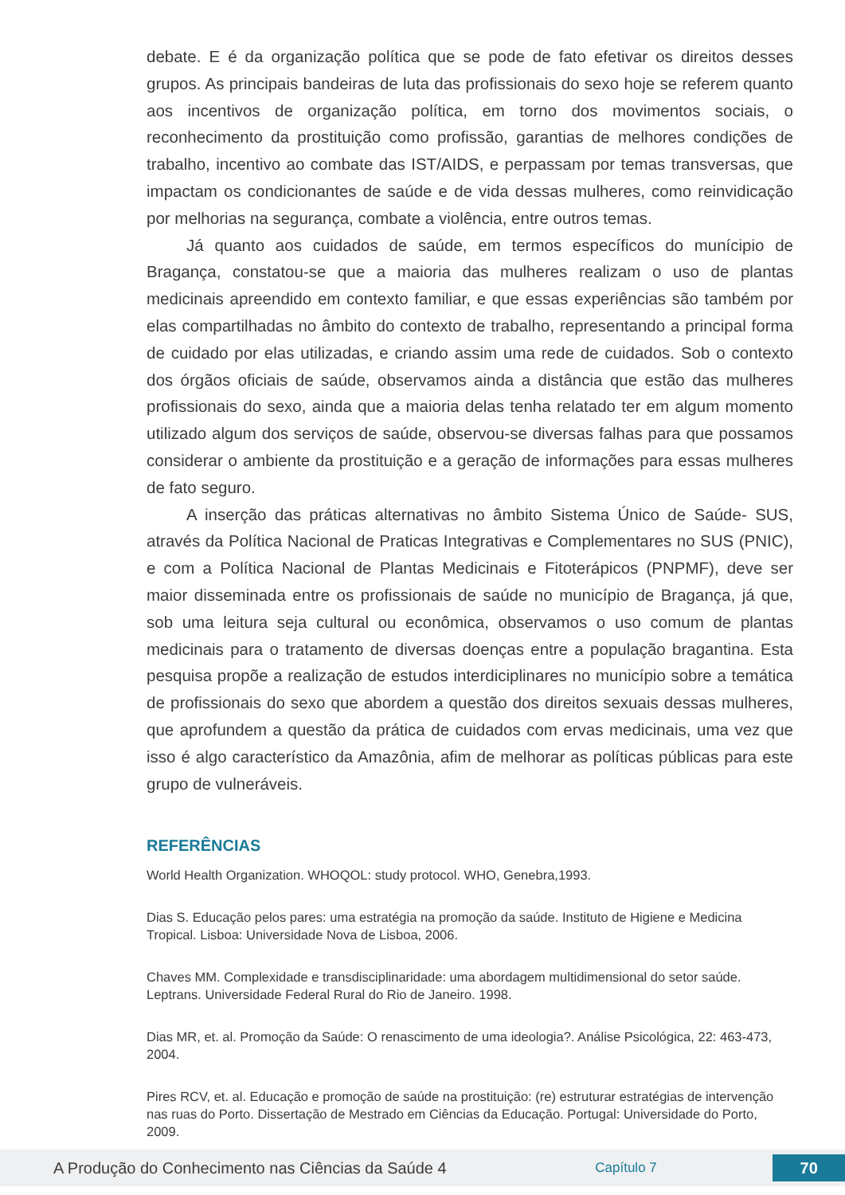debate. E é da organização política que se pode de fato efetivar os direitos desses grupos. As principais bandeiras de luta das profissionais do sexo hoje se referem quanto aos incentivos de organização política, em torno dos movimentos sociais, o reconhecimento da prostituição como profissão, garantias de melhores condições de trabalho, incentivo ao combate das IST/AIDS, e perpassam por temas transversas, que impactam os condicionantes de saúde e de vida dessas mulheres, como reinvidicação por melhorias na segurança, combate a violência, entre outros temas.
Já quanto aos cuidados de saúde, em termos específicos do munícipio de Bragança, constatou-se que a maioria das mulheres realizam o uso de plantas medicinais apreendido em contexto familiar, e que essas experiências são também por elas compartilhadas no âmbito do contexto de trabalho, representando a principal forma de cuidado por elas utilizadas, e criando assim uma rede de cuidados. Sob o contexto dos órgãos oficiais de saúde, observamos ainda a distância que estão das mulheres profissionais do sexo, ainda que a maioria delas tenha relatado ter em algum momento utilizado algum dos serviços de saúde, observou-se diversas falhas para que possamos considerar o ambiente da prostituição e a geração de informações para essas mulheres de fato seguro.
A inserção das práticas alternativas no âmbito Sistema Único de Saúde- SUS, através da Política Nacional de Praticas Integrativas e Complementares no SUS (PNIC), e com a Política Nacional de Plantas Medicinais e Fitoterápicos (PNPMF), deve ser maior disseminada entre os profissionais de saúde no município de Bragança, já que, sob uma leitura seja cultural ou econômica, observamos o uso comum de plantas medicinais para o tratamento de diversas doenças entre a população bragantina. Esta pesquisa propõe a realização de estudos interdiciplinares no município sobre a temática de profissionais do sexo que abordem a questão dos direitos sexuais dessas mulheres, que aprofundem a questão da prática de cuidados com ervas medicinais, uma vez que isso é algo característico da Amazônia, afim de melhorar as políticas públicas para este grupo de vulneráveis.
REFERÊNCIAS
World Health Organization. WHOQOL: study protocol. WHO, Genebra,1993.
Dias S. Educação pelos pares: uma estratégia na promoção da saúde. Instituto de Higiene e Medicina Tropical. Lisboa: Universidade Nova de Lisboa, 2006.
Chaves MM. Complexidade e transdisciplinaridade: uma abordagem multidimensional do setor saúde. Leptrans. Universidade Federal Rural do Rio de Janeiro. 1998.
Dias MR, et. al. Promoção da Saúde: O renascimento de uma ideologia?. Análise Psicológica, 22: 463-473, 2004.
Pires RCV, et. al. Educação e promoção de saúde na prostituição: (re) estruturar estratégias de intervenção nas ruas do Porto. Dissertação de Mestrado em Ciências da Educação. Portugal: Universidade do Porto, 2009.
A Produção do Conhecimento nas Ciências da Saúde 4 Capítulo 7 70